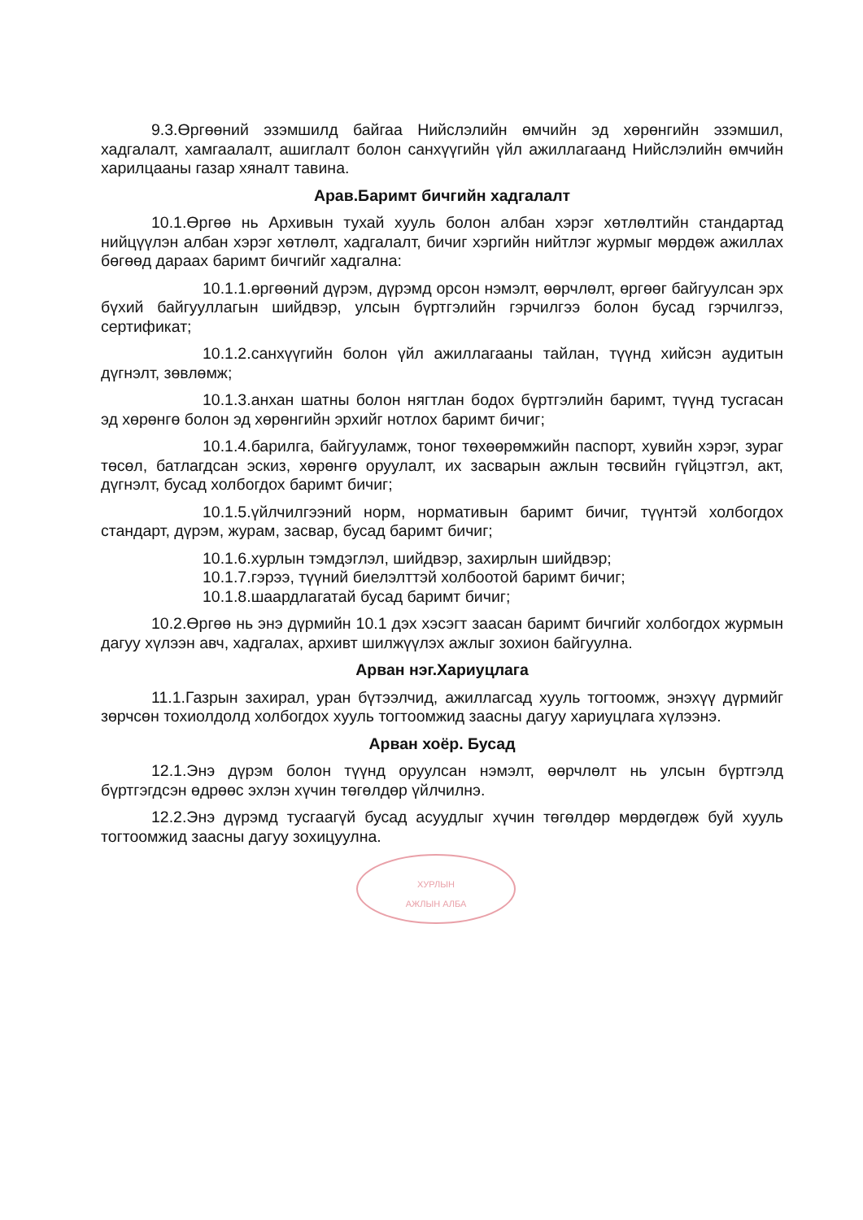9.3.Өргөөний эзэмшилд байгаа Нийслэлийн өмчийн эд хөрөнгийн эзэмшил, хадгалалт, хамгаалалт, ашиглалт болон санхүүгийн үйл ажиллагаанд Нийслэлийн өмчийн харилцааны газар хяналт тавина.
Арав.Баримт бичгийн хадгалалт
10.1.Өргөө нь Архивын тухай хууль болон албан хэрэг хөтлөлтийн стандартад нийцүүлэн албан хэрэг хөтлөлт, хадгалалт, бичиг хэргийн нийтлэг журмыг мөрдөж ажиллах бөгөөд дараах баримт бичгийг хадгална:
10.1.1.өргөөний дүрэм, дүрэмд орсон нэмэлт, өөрчлөлт, өргөөг байгуулсан эрх бүхий байгууллагын шийдвэр, улсын бүртгэлийн гэрчилгээ болон бусад гэрчилгээ, сертификат;
10.1.2.санхүүгийн болон үйл ажиллагааны тайлан, түүнд хийсэн аудитын дүгнэлт, зөвлөмж;
10.1.3.анхан шатны болон нягтлан бодох бүртгэлийн баримт, түүнд тусгасан эд хөрөнгө болон эд хөрөнгийн эрхийг нотлох баримт бичиг;
10.1.4.барилга, байгууламж, тоног төхөөрөмжийн паспорт, хувийн хэрэг, зураг төсөл, батлагдсан эскиз, хөрөнгө оруулалт, их засварын ажлын төсвийн гүйцэтгэл, акт, дүгнэлт, бусад холбогдох баримт бичиг;
10.1.5.үйлчилгээний норм, нормативын баримт бичиг, түүнтэй холбогдох стандарт, дүрэм, журам, засвар, бусад баримт бичиг;
10.1.6.хурлын тэмдэглэл, шийдвэр, захирлын шийдвэр;
10.1.7.гэрээ, түүний биелэлттэй холбоотой баримт бичиг;
10.1.8.шаардлагатай бусад баримт бичиг;
10.2.Өргөө нь энэ дүрмийн 10.1 дэх хэсэгт заасан баримт бичгийг холбогдох журмын дагуу хүлээн авч, хадгалах, архивт шилжүүлэх ажлыг зохион байгуулна.
Арван нэг.Хариуцлага
11.1.Газрын захирал, уран бүтээлчид, ажиллагсад хууль тогтоомж, энэхүү дүрмийг зөрчсөн тохиолдолд холбогдох хууль тогтоомжид заасны дагуу хариуцлага хүлээнэ.
Арван хоёр. Бусад
12.1.Энэ дүрэм болон түүнд оруулсан нэмэлт, өөрчлөлт нь улсын бүртгэлд бүртгэгдсэн өдрөөс эхлэн хүчин төгөлдөр үйлчилнэ.
12.2.Энэ дүрэмд тусгаагүй бусад асуудлыг хүчин төгөлдөр мөрдөгдөж буй хууль тогтоомжид заасны дагуу зохицуулна.
ХУРЛЫН
АЖЛЫН АЛБА